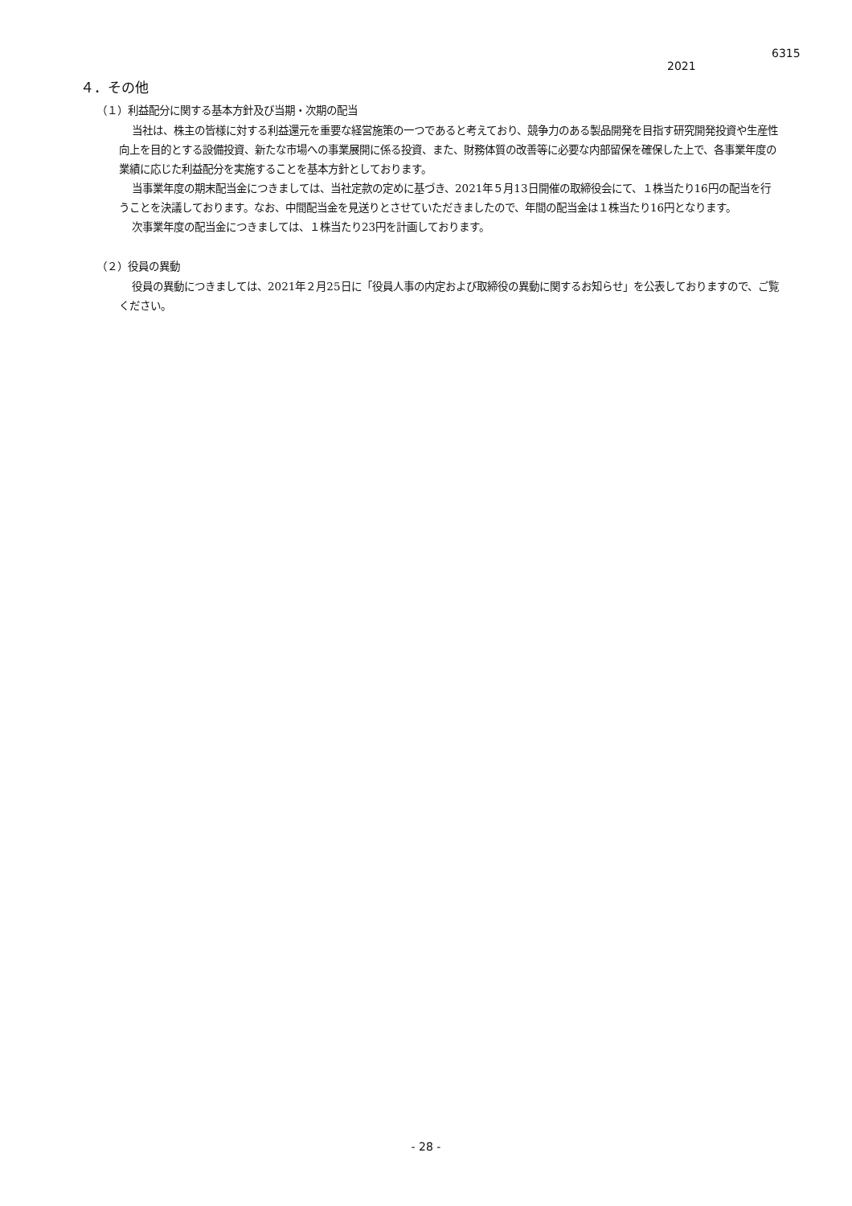6315
2021
４．その他
（１）利益配分に関する基本方針及び当期・次期の配当
当社は、株主の皆様に対する利益還元を重要な経営施策の一つであると考えており、競争力のある製品開発を目指す研究開発投資や生産性向上を目的とする設備投資、新たな市場への事業展開に係る投資、また、財務体質の改善等に必要な内部留保を確保した上で、各事業年度の業績に応じた利益配分を実施することを基本方針としております。
当事業年度の期末配当金につきましては、当社定款の定めに基づき、2021年５月13日開催の取締役会にて、１株当たり16円の配当を行うことを決議しております。なお、中間配当金を見送りとさせていただきましたので、年間の配当金は１株当たり16円となります。
次事業年度の配当金につきましては、１株当たり23円を計画しております。
（２）役員の異動
役員の異動につきましては、2021年２月25日に「役員人事の内定および取締役の異動に関するお知らせ」を公表しておりますので、ご覧ください。
- 28 -